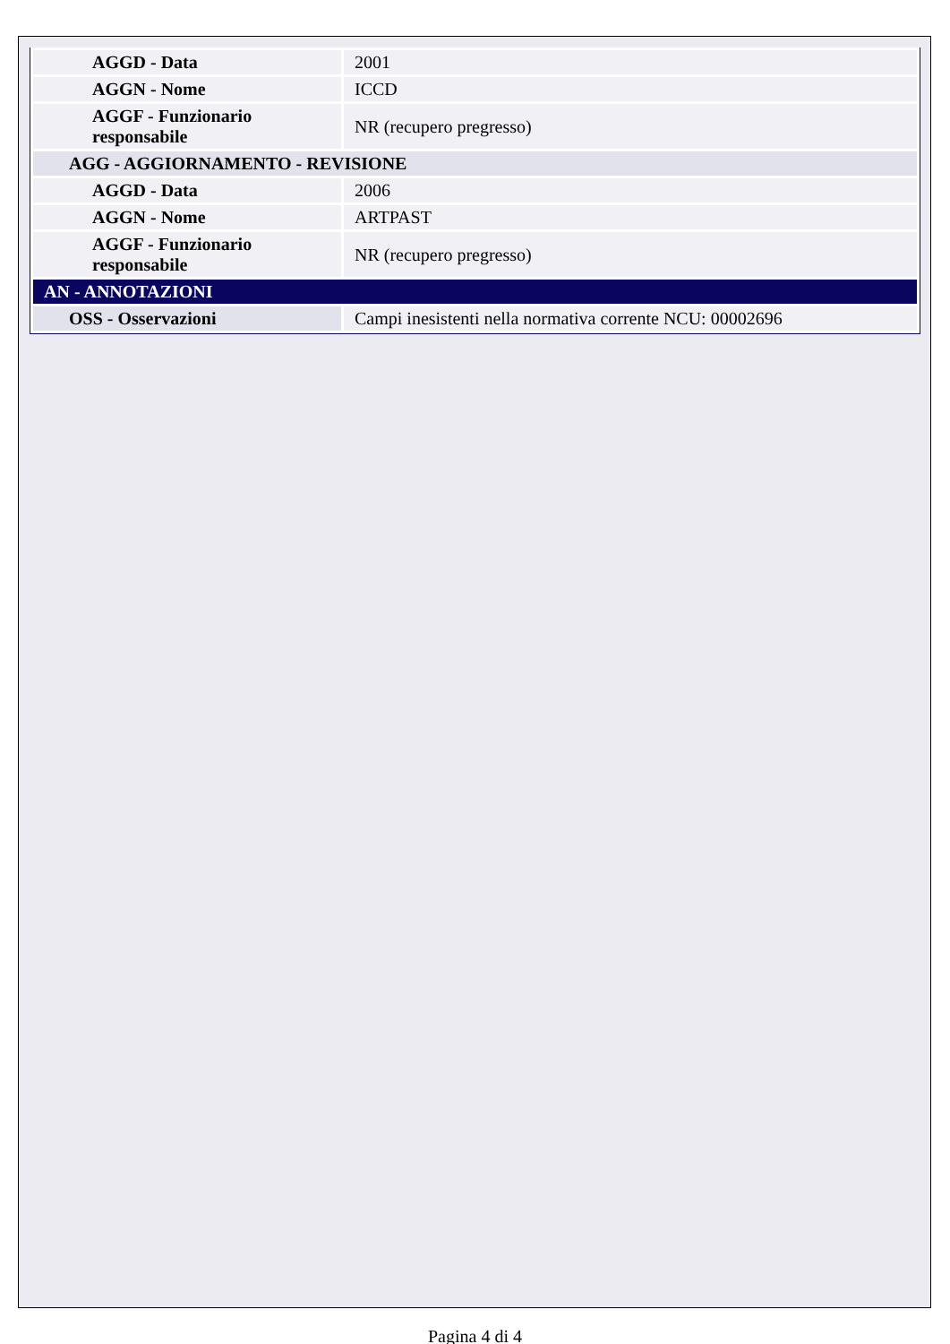| AGGD - Data | 2001 |
| AGGN - Nome | ICCD |
| AGGF - Funzionario responsabile | NR (recupero pregresso) |
| AGG - AGGIORNAMENTO - REVISIONE | |
| AGGD - Data | 2006 |
| AGGN - Nome | ARTPAST |
| AGGF - Funzionario responsabile | NR (recupero pregresso) |
| AN - ANNOTAZIONI | |
| OSS - Osservazioni | Campi inesistenti nella normativa corrente NCU: 00002696 |
Pagina 4 di 4